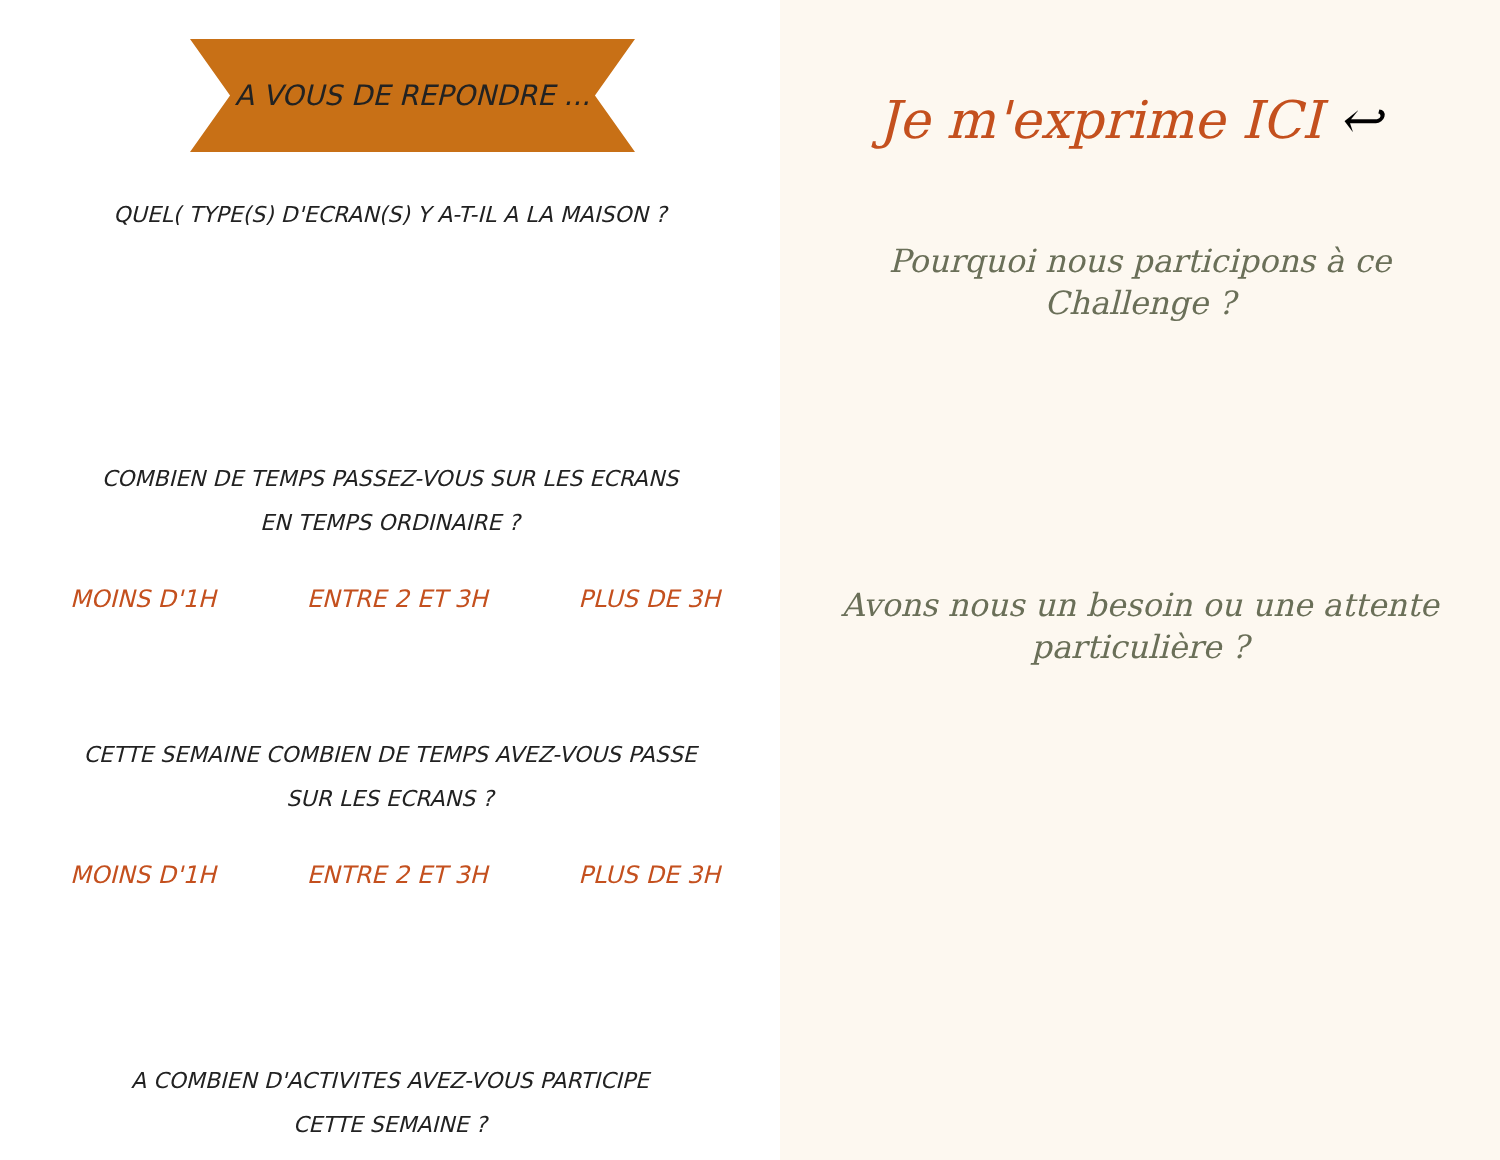A VOUS DE REPONDRE ...
QUEL( TYPE(S) D'ECRAN(S) Y A-T-IL A LA MAISON ?
COMBIEN DE TEMPS PASSEZ-VOUS SUR LES ECRANS
EN TEMPS ORDINAIRE ?
MOINS D'1H ENTRE 2 ET 3H PLUS DE 3H
CETTE SEMAINE COMBIEN DE TEMPS AVEZ-VOUS PASSE
SUR LES ECRANS ?
MOINS D'1H ENTRE 2 ET 3H PLUS DE 3H
A COMBIEN D'ACTIVITES AVEZ-VOUS PARTICIPE
CETTE SEMAINE ?
Je m'exprime ICI ↩
Pourquoi nous participons à ce
Challenge ?
Avons nous un besoin ou une attente
particulière ?